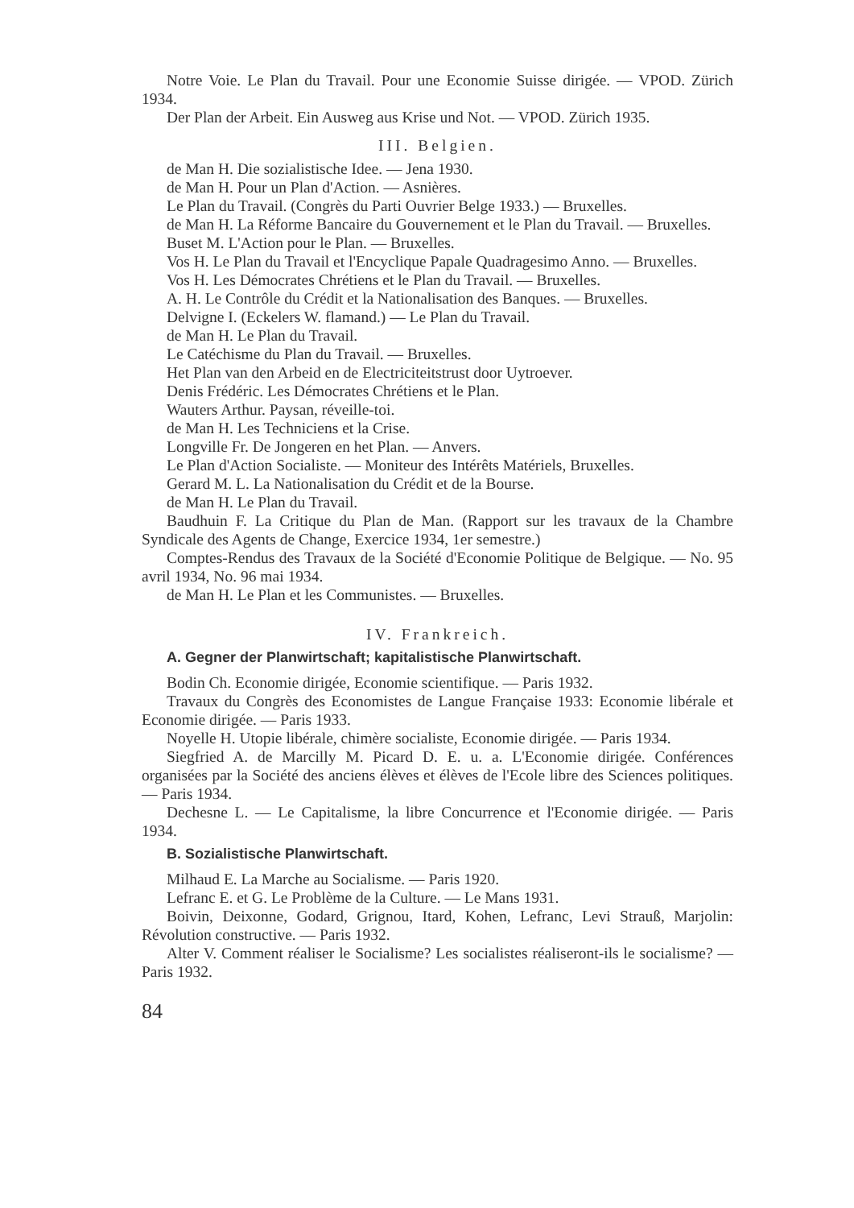Notre Voie. Le Plan du Travail. Pour une Economie Suisse dirigée. — VPOD. Zürich 1934.
Der Plan der Arbeit. Ein Ausweg aus Krise und Not. — VPOD. Zürich 1935.
III. Belgien.
de Man H. Die sozialistische Idee. — Jena 1930.
de Man H. Pour un Plan d'Action. — Asnières.
Le Plan du Travail. (Congrès du Parti Ouvrier Belge 1933.) — Bruxelles.
de Man H. La Réforme Bancaire du Gouvernement et le Plan du Travail. — Bruxelles.
Buset M. L'Action pour le Plan. — Bruxelles.
Vos H. Le Plan du Travail et l'Encyclique Papale Quadragesimo Anno. — Bruxelles.
Vos H. Les Démocrates Chrétiens et le Plan du Travail. — Bruxelles.
A. H. Le Contrôle du Crédit et la Nationalisation des Banques. — Bruxelles.
Delvigne I. (Eckelers W. flamand.) — Le Plan du Travail.
de Man H. Le Plan du Travail.
Le Catéchisme du Plan du Travail. — Bruxelles.
Het Plan van den Arbeid en de Electriciteitstrust door Uytroever.
Denis Frédéric. Les Démocrates Chrétiens et le Plan.
Wauters Arthur. Paysan, réveille-toi.
de Man H. Les Techniciens et la Crise.
Longville Fr. De Jongeren en het Plan. — Anvers.
Le Plan d'Action Socialiste. — Moniteur des Intérêts Matériels, Bruxelles.
Gerard M. L. La Nationalisation du Crédit et de la Bourse.
de Man H. Le Plan du Travail.
Baudhuin F. La Critique du Plan de Man. (Rapport sur les travaux de la Chambre Syndicale des Agents de Change, Exercice 1934, 1er semestre.)
Comptes-Rendus des Travaux de la Société d'Economie Politique de Belgique. — No. 95 avril 1934, No. 96 mai 1934.
de Man H. Le Plan et les Communistes. — Bruxelles.
IV. Frankreich.
A. Gegner der Planwirtschaft; kapitalistische Planwirtschaft.
Bodin Ch. Economie dirigée, Economie scientifique. — Paris 1932.
Travaux du Congrès des Economistes de Langue Française 1933: Economie libérale et Economie dirigée. — Paris 1933.
Noyelle H. Utopie libérale, chimère socialiste, Economie dirigée. — Paris 1934.
Siegfried A. de Marcilly M. Picard D. E. u. a. L'Economie dirigée. Conférences organisées par la Société des anciens élèves et élèves de l'Ecole libre des Sciences politiques. — Paris 1934.
Dechesne L. — Le Capitalisme, la libre Concurrence et l'Economie dirigée. — Paris 1934.
B. Sozialistische Planwirtschaft.
Milhaud E. La Marche au Socialisme. — Paris 1920.
Lefranc E. et G. Le Problème de la Culture. — Le Mans 1931.
Boivin, Deixonne, Godard, Grignou, Itard, Kohen, Lefranc, Levi Strauß, Marjolin: Révolution constructive. — Paris 1932.
Alter V. Comment réaliser le Socialisme? Les socialistes réaliseront-ils le socialisme? — Paris 1932.
84